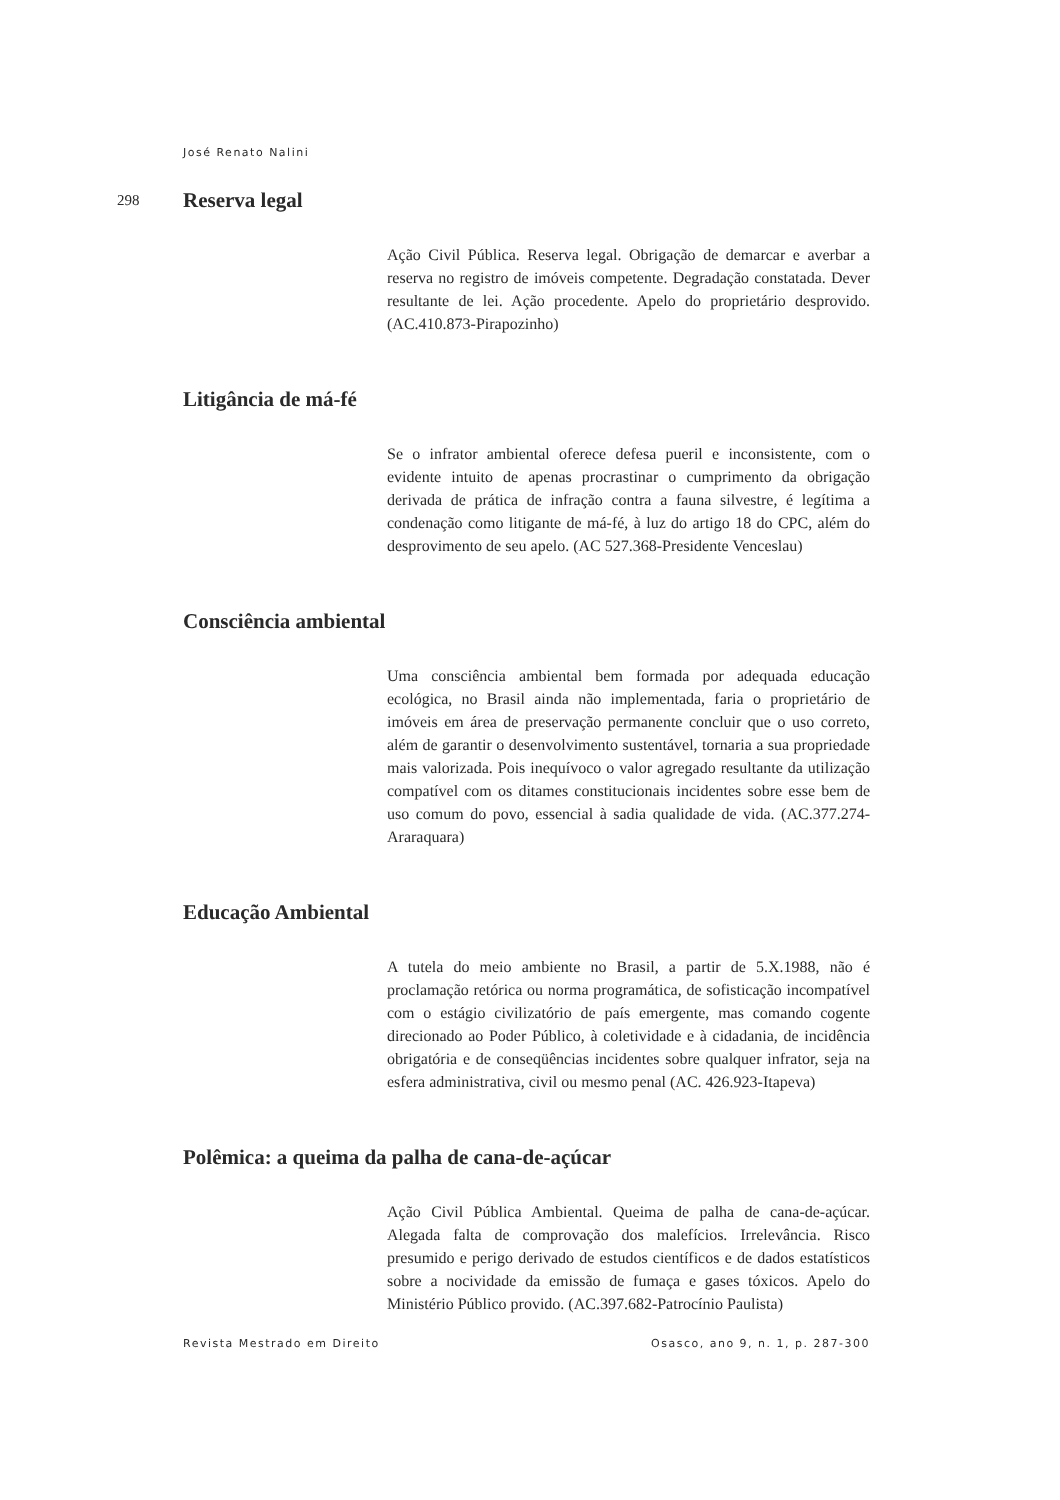José Renato Nalini
298
Reserva legal
Ação Civil Pública. Reserva legal. Obrigação de demarcar e averbar a reserva no registro de imóveis competente. Degradação constatada. Dever resultante de lei. Ação procedente. Apelo do proprietário desprovido. (AC.410.873-Pirapozinho)
Litigância de má-fé
Se o infrator ambiental oferece defesa pueril e inconsistente, com o evidente intuito de apenas procrastinar o cumprimento da obrigação derivada de prática de infração contra a fauna silvestre, é legítima a condenação como litigante de má-fé, à luz do artigo 18 do CPC, além do desprovimento de seu apelo. (AC 527.368-Presidente Venceslau)
Consciência ambiental
Uma consciência ambiental bem formada por adequada educação ecológica, no Brasil ainda não implementada, faria o proprietário de imóveis em área de preservação permanente concluir que o uso correto, além de garantir o desenvolvimento sustentável, tornaria a sua propriedade mais valorizada. Pois inequívoco o valor agregado resultante da utilização compatível com os ditames constitucionais incidentes sobre esse bem de uso comum do povo, essencial à sadia qualidade de vida. (AC.377.274-Araraquara)
Educação Ambiental
A tutela do meio ambiente no Brasil, a partir de 5.X.1988, não é proclamação retórica ou norma programática, de sofisticação incompatível com o estágio civilizatório de país emergente, mas comando cogente direcionado ao Poder Público, à coletividade e à cidadania, de incidência obrigatória e de conseqüências incidentes sobre qualquer infrator, seja na esfera administrativa, civil ou mesmo penal (AC. 426.923-Itapeva)
Polêmica: a queima da palha de cana-de-açúcar
Ação Civil Pública Ambiental. Queima de palha de cana-de-açúcar. Alegada falta de comprovação dos malefícios. Irrelevância. Risco presumido e perigo derivado de estudos científicos e de dados estatísticos sobre a nocividade da emissão de fumaça e gases tóxicos. Apelo do Ministério Público provido. (AC.397.682-Patrocínio Paulista)
Revista Mestrado em Direito Osasco, ano 9, n. 1, p. 287-300